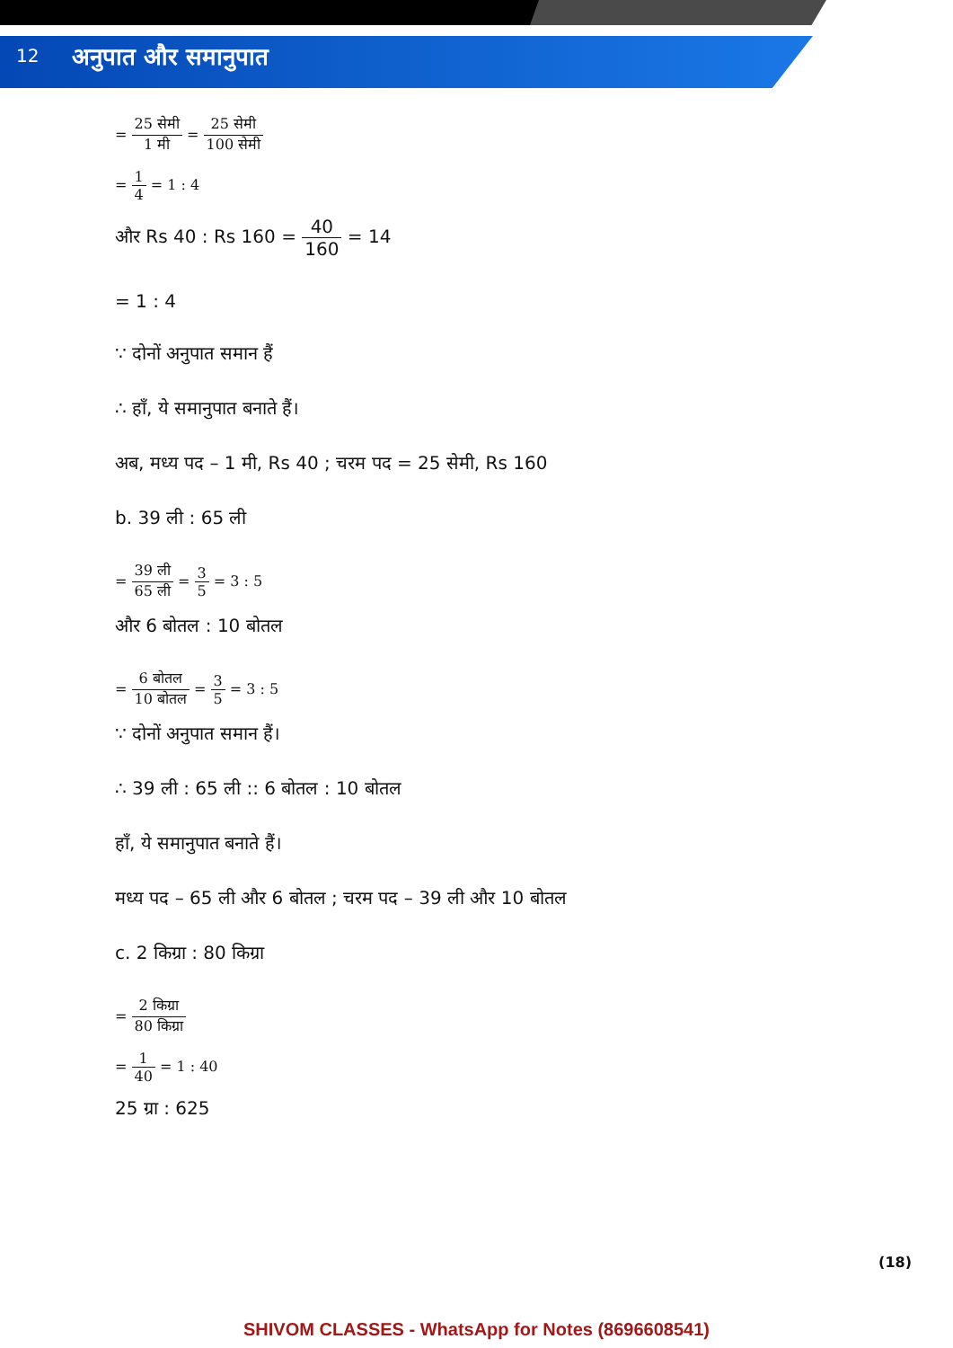12
अनुपात और समानुपात
= 25 सेमी 1 मी = 25 सेमी 100 सेमी
= 1 4 = 1 : 4
और Rs 40 : Rs 160 = 40 160 = 14
= 1 : 4
∵ दोनों अनुपात समान हैं
∴ हाँ, ये समानुपात बनाते हैं।
अब, मध्य पद – 1 मी, Rs 40 ; चरम पद = 25 सेमी, Rs 160
b. 39 ली : 65 ली
= 39 ली 65 ली = 3 5 = 3 : 5
और 6 बोतल : 10 बोतल
= 6 बोतल 10 बोतल = 3 5 = 3 : 5
∵ दोनों अनुपात समान हैं।
∴ 39 ली : 65 ली :: 6 बोतल : 10 बोतल
हाँ, ये समानुपात बनाते हैं।
मध्य पद – 65 ली और 6 बोतल ; चरम पद – 39 ली और 10 बोतल
c. 2 किग्रा : 80 किग्रा
= 2 किग्रा 80 किग्रा
= 1 40 = 1 : 40
25 ग्रा : 625
(18)
SHIVOM CLASSES - WhatsApp for Notes (8696608541)